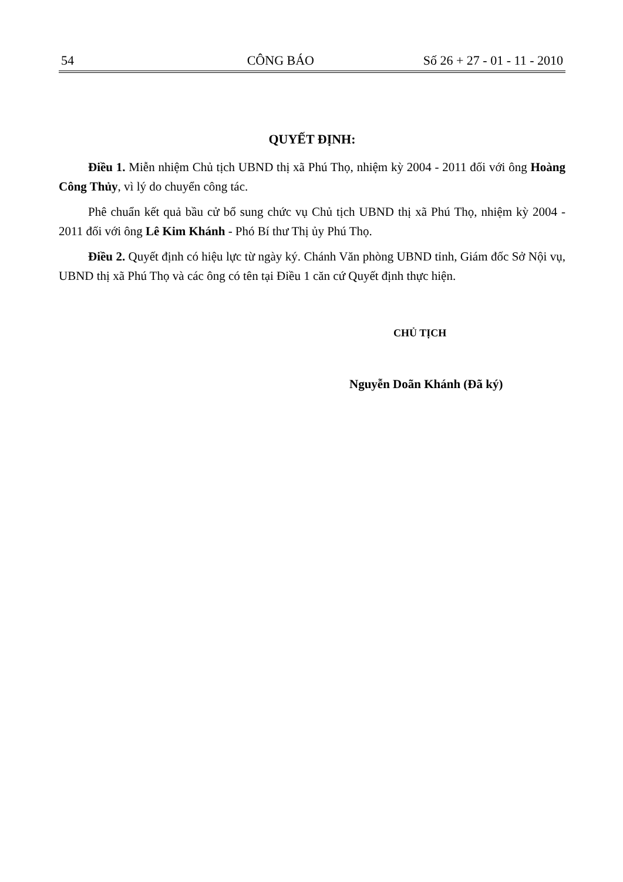54 CÔNG BÁO Số 26 + 27 - 01 - 11 - 2010
QUYẾT ĐỊNH:
Điều 1. Miễn nhiệm Chủ tịch UBND thị xã Phú Thọ, nhiệm kỳ 2004 - 2011 đối với ông Hoàng Công Thủy, vì lý do chuyển công tác.
Phê chuẩn kết quả bầu cử bổ sung chức vụ Chủ tịch UBND thị xã Phú Thọ, nhiệm kỳ 2004 - 2011 đối với ông Lê Kim Khánh - Phó Bí thư Thị ủy Phú Thọ.
Điều 2. Quyết định có hiệu lực từ ngày ký. Chánh Văn phòng UBND tỉnh, Giám đốc Sở Nội vụ, UBND thị xã Phú Thọ và các ông có tên tại Điều 1 căn cứ Quyết định thực hiện.
CHỦ TỊCH
Nguyễn Doãn Khánh (Đã ký)